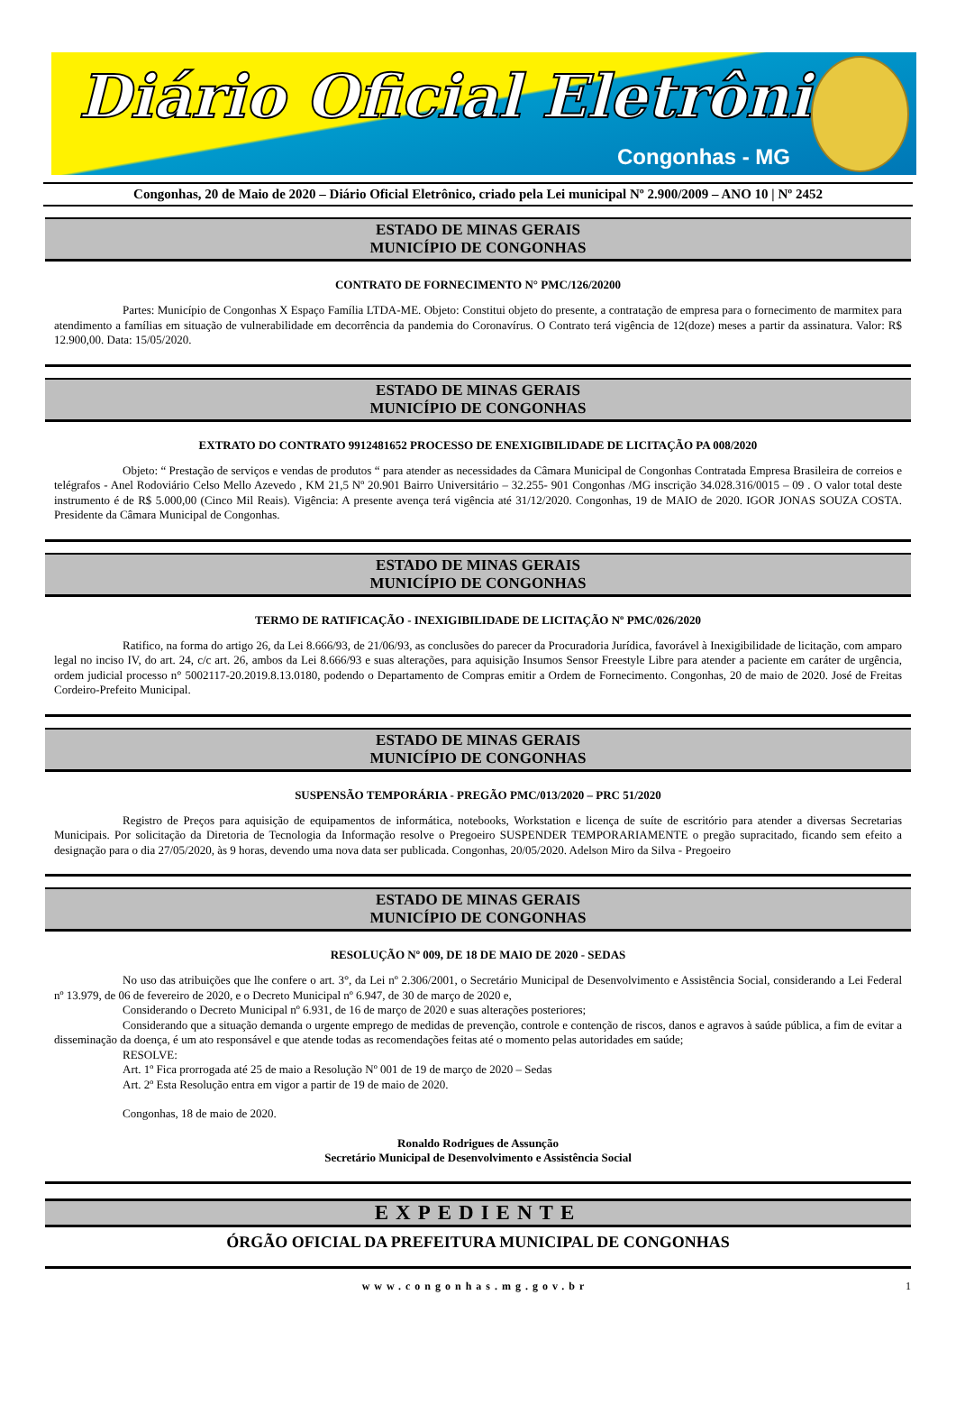Diário Oficial Eletrônico
Congonhas - MG
Congonhas, 20 de Maio de 2020 – Diário Oficial Eletrônico, criado pela Lei municipal Nº 2.900/2009 – ANO 10 | Nº 2452
ESTADO DE MINAS GERAIS
MUNICÍPIO DE CONGONHAS
CONTRATO DE FORNECIMENTO N° PMC/126/20200
Partes: Município de Congonhas X Espaço Família LTDA-ME. Objeto: Constitui objeto do presente, a contratação de empresa para o fornecimento de marmitex para atendimento a famílias em situação de vulnerabilidade em decorrência da pandemia do Coronavírus. O Contrato terá vigência de 12(doze) meses a partir da assinatura. Valor: R$ 12.900,00. Data: 15/05/2020.
ESTADO DE MINAS GERAIS
MUNICÍPIO DE CONGONHAS
EXTRATO DO CONTRATO 9912481652 PROCESSO DE ENEXIGIBILIDADE DE LICITAÇÃO PA 008/2020
Objeto: “ Prestação de serviços e vendas de produtos “ para atender as necessidades da Câmara Municipal de Congonhas Contratada Empresa Brasileira de correios e telégrafos - Anel Rodoviário Celso Mello Azevedo , KM 21,5 Nº 20.901 Bairro Universitário – 32.255- 901 Congonhas /MG inscrição 34.028.316/0015 – 09 . O valor total deste instrumento é de R$ 5.000,00 (Cinco Mil Reais). Vigência: A presente avença terá vigência até 31/12/2020. Congonhas, 19 de MAIO de 2020. IGOR JONAS SOUZA COSTA. Presidente da Câmara Municipal de Congonhas.
ESTADO DE MINAS GERAIS
MUNICÍPIO DE CONGONHAS
TERMO DE RATIFICAÇÃO - INEXIGIBILIDADE DE LICITAÇÃO Nº PMC/026/2020
Ratifico, na forma do artigo 26, da Lei 8.666/93, de 21/06/93, as conclusões do parecer da Procuradoria Jurídica, favorável à Inexigibilidade de licitação, com amparo legal no inciso IV, do art. 24, c/c art. 26, ambos da Lei 8.666/93 e suas alterações, para aquisição Insumos Sensor Freestyle Libre para atender a paciente em caráter de urgência, ordem judicial processo n° 5002117-20.2019.8.13.0180, podendo o Departamento de Compras emitir a Ordem de Fornecimento. Congonhas, 20 de maio de 2020. José de Freitas Cordeiro-Prefeito Municipal.
ESTADO DE MINAS GERAIS
MUNICÍPIO DE CONGONHAS
SUSPENSÃO TEMPORÁRIA - PREGÃO PMC/013/2020 – PRC 51/2020
Registro de Preços para aquisição de equipamentos de informática, notebooks, Workstation e licença de suíte de escritório para atender a diversas Secretarias Municipais. Por solicitação da Diretoria de Tecnologia da Informação resolve o Pregoeiro SUSPENDER TEMPORARIAMENTE o pregão supracitado, ficando sem efeito a designação para o dia 27/05/2020, às 9 horas, devendo uma nova data ser publicada. Congonhas, 20/05/2020. Adelson Miro da Silva - Pregoeiro
ESTADO DE MINAS GERAIS
MUNICÍPIO DE CONGONHAS
RESOLUÇÃO Nº 009, DE 18 DE MAIO DE 2020 - SEDAS
No uso das atribuições que lhe confere o art. 3°, da Lei nº 2.306/2001, o Secretário Municipal de Desenvolvimento e Assistência Social, considerando a Lei Federal nº 13.979, de 06 de fevereiro de 2020, e o Decreto Municipal nº 6.947, de 30 de março de 2020 e,
Considerando o Decreto Municipal nº 6.931, de 16 de março de 2020 e suas alterações posteriores;
Considerando que a situação demanda o urgente emprego de medidas de prevenção, controle e contenção de riscos, danos e agravos à saúde pública, a fim de evitar a disseminação da doença, é um ato responsável e que atende todas as recomendações feitas até o momento pelas autoridades em saúde;
RESOLVE:
Art. 1º Fica prorrogada até 25 de maio a Resolução Nº 001 de 19 de março de 2020 – Sedas
Art. 2º Esta Resolução entra em vigor a partir de 19 de maio de 2020.
Congonhas, 18 de maio de 2020.
Ronaldo Rodrigues de Assunção
Secretário Municipal de Desenvolvimento e Assistência Social
EXPEDIENTE
ÓRGÃO OFICIAL DA PREFEITURA MUNICIPAL DE CONGONHAS
www.congonhas.mg.gov.br 1